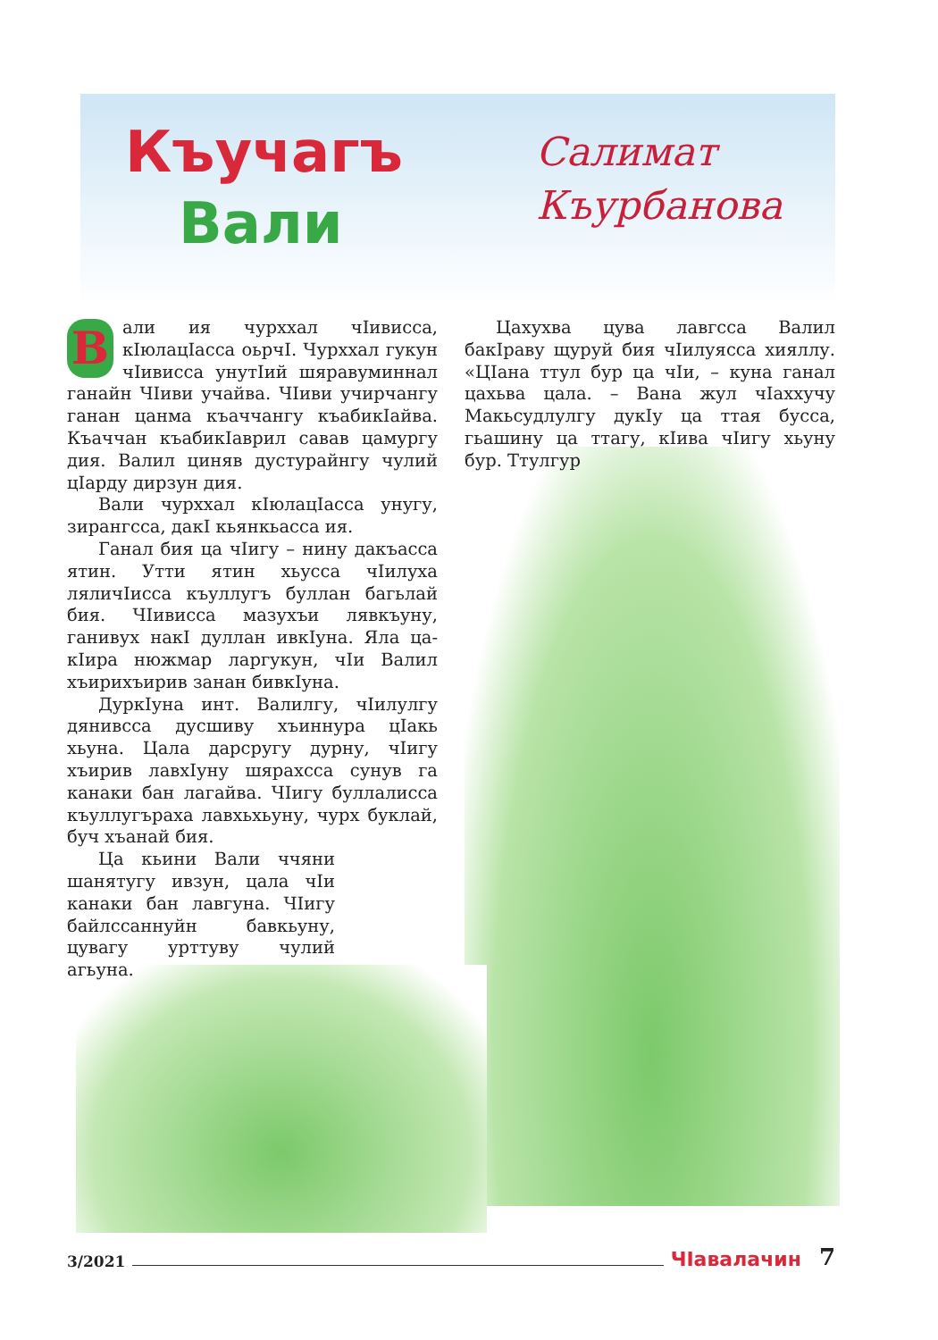Къучагъ
Вали
Салимат
Къурбанова
Вали ия чурххал чIивисса, кIюлацIасса оьрчI. Чурххал гукун чIивисса унутIий шяравуминнал ганайн ЧIиви учайва. ЧIиви учирчангу ганан цанма къаччангу къабикIайва. Къаччан къабикIаврил савав цамургу дия. Валил циняв дустурайнгу чулий цIарду дирзун дия.
Вали чурххал кIюлацIасса унугу, зирангсса, дакI кьянкьасса ия.
Ганал бия ца чIигу – нину дакъасса ятин. Утти ятин хьусса чIилуха ляличIисса къуллугъ буллан багьлай бия. ЧIивисса мазухъи лявкъуну, ганивух накI дуллан ивкIуна. Яла ца-кIира нюжмар ларгукун, чIи Валил хъирихъирив занан бивкIуна.
ДуркIуна инт. Валилгу, чIилулгу дянивсса дусшиву хъиннура цIакь хьуна. Цала дарсругу дурну, чIигу хъирив лавхIуну шярахсса сунув га канаки бан лагайва. ЧIигу буллалисса къуллугъраха лавхьхьуну, чурх буклай, буч хъанай бия.
Ца кьини Вали ччяни шанятугу ивзун, цала чIи канаки бан лавгуна. ЧIигу байлссаннуйн бавкьуну, цувагу урттуву чулий агьуна.
Цахухва цува лавгсса Валил бакIраву щуруй бия чIилуясса хияллу. «ЦIана ттул бур ца чIи, – куна ганал цахьва цала. – Вана жул чIаххучу Макьсудлулгу дукIу ца ттая бусса, гьашину ца ттагу, кIива чIигу хьуну бур. Ттулгур
3/2021 ЧIавалачин 7